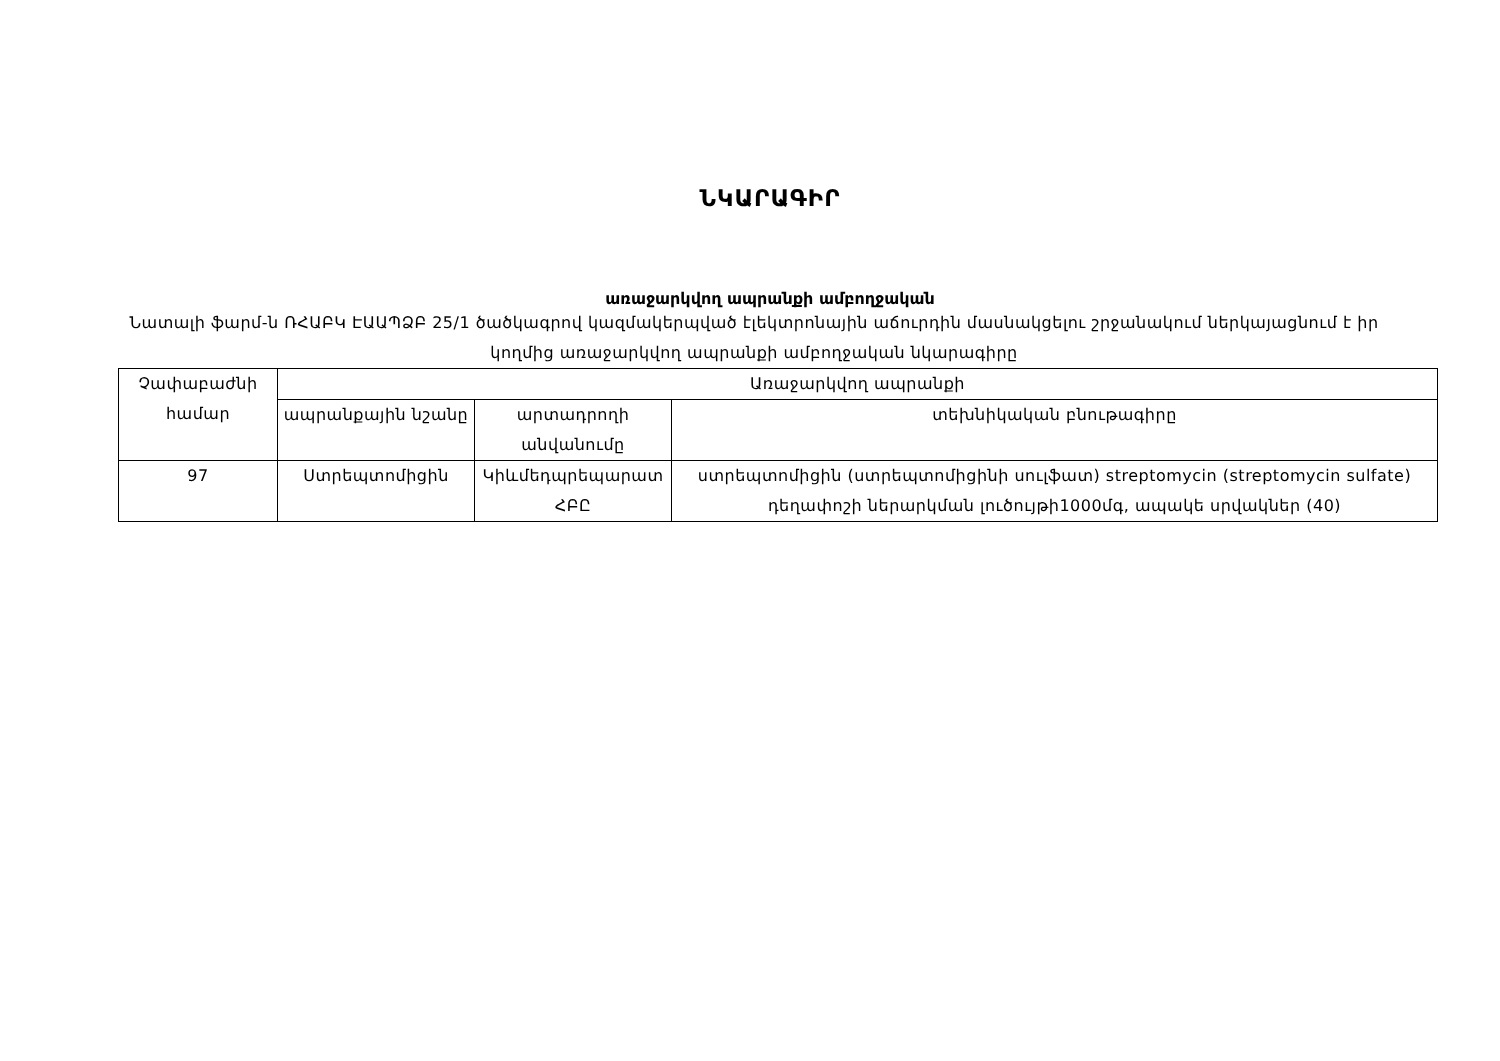ՆԿԱՐԱԳԻՐ
առաջարկվող ապրանքի ամբողջական
Նատալի ֆարմ-ն ՌՀԱԲԿ ԷԱԱՊՁԲ 25/1 ծածկագրով կազմակերպված էլեկտրոնային աճուրդին մասնակցելու շրջանակում ներկայացնում է իր կողմից առաջարկվող ապրանքի ամբողջական նկարագիրը
| Չափաբաժնի համար | Առաջարկվող ապրանքի | | |
| | ապրանքային նշանը | արտադրողի անվանումը | տեխնիկական բնութագիրը |
| 97 | Ստրեպտոմիցին | Կիևմեդպրեպարատ ՀԲԸ | ստրեպտոմիցին (ստրեպտոմիցինի սուլֆատ) streptomycin (streptomycin sulfate) դեղափոշի ներարկման լուծույթի1000մգ, ապակե սրվակներ (40) |